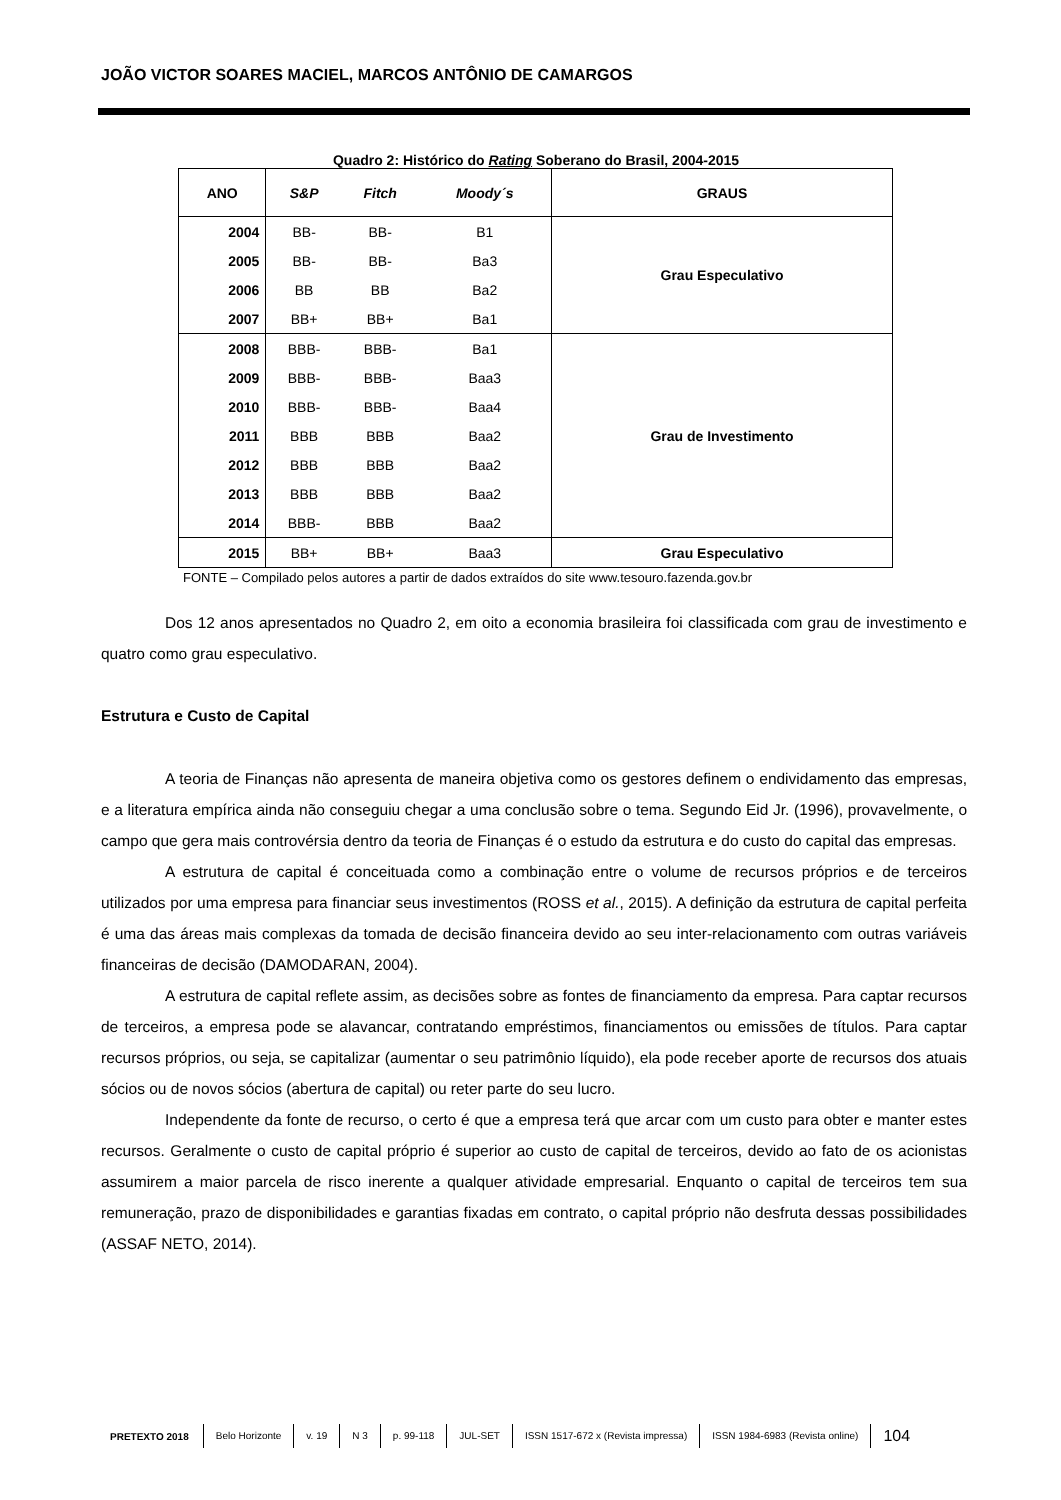JOÃO VICTOR SOARES MACIEL, MARCOS ANTÔNIO DE CAMARGOS
Quadro 2: Histórico do Rating Soberano do Brasil, 2004-2015
| ANO | S&P | Fitch | Moody´s | GRAUS |
| --- | --- | --- | --- | --- |
| 2004 | BB- | BB- | B1 | Grau Especulativo |
| 2005 | BB- | BB- | Ba3 | |
| 2006 | BB | BB | Ba2 | |
| 2007 | BB+ | BB+ | Ba1 | |
| 2008 | BBB- | BBB- | Ba1 | Grau de Investimento |
| 2009 | BBB- | BBB- | Baa3 | |
| 2010 | BBB- | BBB- | Baa4 | |
| 2011 | BBB | BBB | Baa2 | |
| 2012 | BBB | BBB | Baa2 | |
| 2013 | BBB | BBB | Baa2 | |
| 2014 | BBB- | BBB | Baa2 | |
| 2015 | BB+ | BB+ | Baa3 | Grau Especulativo |
FONTE – Compilado pelos autores a partir de dados extraídos do site www.tesouro.fazenda.gov.br
Dos 12 anos apresentados no Quadro 2, em oito a economia brasileira foi classificada com grau de investimento e quatro como grau especulativo.
Estrutura e Custo de Capital
A teoria de Finanças não apresenta de maneira objetiva como os gestores definem o endividamento das empresas, e a literatura empírica ainda não conseguiu chegar a uma conclusão sobre o tema. Segundo Eid Jr. (1996), provavelmente, o campo que gera mais controvérsia dentro da teoria de Finanças é o estudo da estrutura e do custo do capital das empresas.
A estrutura de capital é conceituada como a combinação entre o volume de recursos próprios e de terceiros utilizados por uma empresa para financiar seus investimentos (ROSS et al., 2015). A definição da estrutura de capital perfeita é uma das áreas mais complexas da tomada de decisão financeira devido ao seu inter-relacionamento com outras variáveis financeiras de decisão (DAMODARAN, 2004).
A estrutura de capital reflete assim, as decisões sobre as fontes de financiamento da empresa. Para captar recursos de terceiros, a empresa pode se alavancar, contratando empréstimos, financiamentos ou emissões de títulos. Para captar recursos próprios, ou seja, se capitalizar (aumentar o seu patrimônio líquido), ela pode receber aporte de recursos dos atuais sócios ou de novos sócios (abertura de capital) ou reter parte do seu lucro.
Independente da fonte de recurso, o certo é que a empresa terá que arcar com um custo para obter e manter estes recursos. Geralmente o custo de capital próprio é superior ao custo de capital de terceiros, devido ao fato de os acionistas assumirem a maior parcela de risco inerente a qualquer atividade empresarial. Enquanto o capital de terceiros tem sua remuneração, prazo de disponibilidades e garantias fixadas em contrato, o capital próprio não desfruta dessas possibilidades (ASSAF NETO, 2014).
PRETEXTO 2018 Belo Horizonte v. 19 N 3 p. 99-118 JUL-SET ISSN 1517-672 x (Revista impressa) ISSN 1984-6983 (Revista online) 104